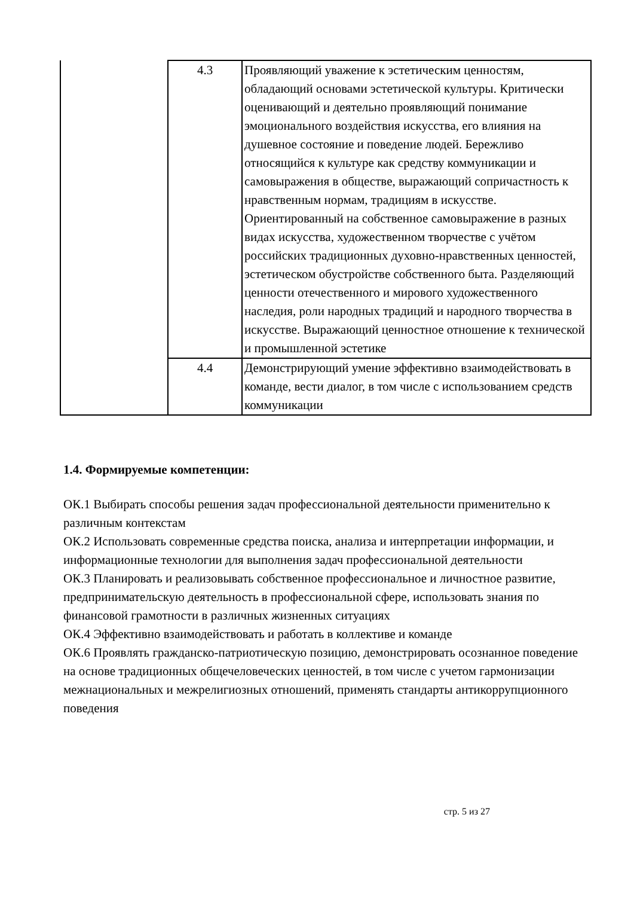| | 4.3 | Проявляющий уважение к эстетическим ценностям, обладающий основами эстетической культуры. Критически оценивающий и деятельно проявляющий понимание эмоционального воздействия искусства, его влияния на душевное состояние и поведение людей. Бережливо относящийся к культуре как средству коммуникации и самовыражения в обществе, выражающий сопричастность к нравственным нормам, традициям в искусстве. Ориентированный на собственное самовыражение в разных видах искусства, художественном творчестве с учётом российских традиционных духовно-нравственных ценностей, эстетическом обустройстве собственного быта. Разделяющий ценности отечественного и мирового художественного наследия, роли народных традиций и народного творчества в искусстве. Выражающий ценностное отношение к технической и промышленной эстетике |
| | 4.4 | Демонстрирующий умение эффективно взаимодействовать в команде, вести диалог, в том числе с использованием средств коммуникации |
1.4. Формируемые компетенции:
ОК.1 Выбирать способы решения задач профессиональной деятельности применительно к различным контекстам
ОК.2 Использовать современные средства поиска, анализа и интерпретации информации, и информационные технологии для выполнения задач профессиональной деятельности
ОК.3 Планировать и реализовывать собственное профессиональное и личностное развитие, предпринимательскую деятельность в профессиональной сфере, использовать знания по финансовой грамотности в различных жизненных ситуациях
ОК.4 Эффективно взаимодействовать и работать в коллективе и команде
ОК.6 Проявлять гражданско-патриотическую позицию, демонстрировать осознанное поведение на основе традиционных общечеловеческих ценностей, в том числе с учетом гармонизации межнациональных и межрелигиозных отношений, применять стандарты антикоррупционного поведения
стр. 5 из 27